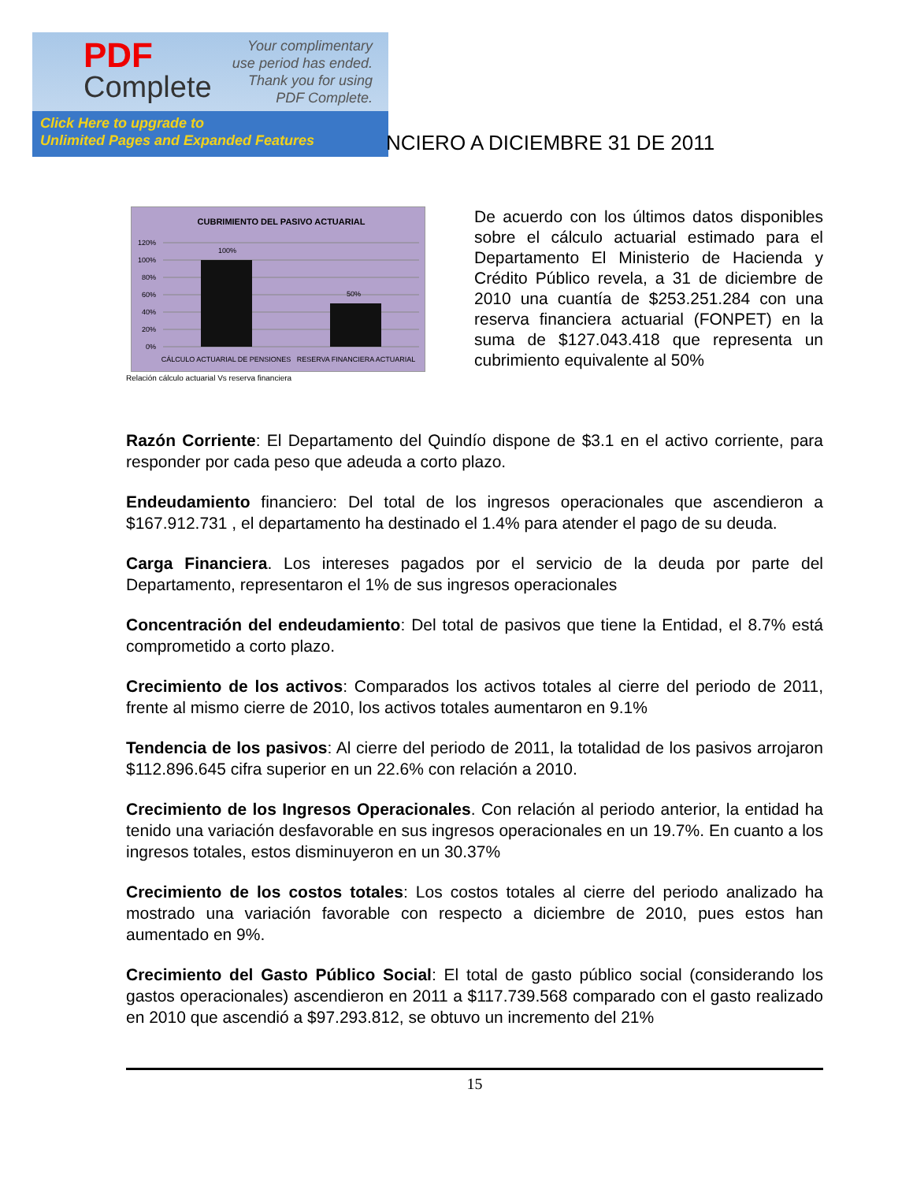PDF
Complete
Your complimentary
use period has ended.
Thank you for using
PDF Complete.
Click Here to upgrade to
Unlimited Pages and Expanded Features
NCIERO A DICIEMBRE 31 DE 2011
CUBRIMIENTO DEL PASIVO ACTUARIAL
120%
100%
80%
60%
40%
20%
0%
100%
50%
CÁLCULO ACTUARIAL DE PENSIONES
RESERVA FINANCIERA ACTUARIAL
Relación cálculo actuarial Vs reserva financiera
De acuerdo con los últimos datos disponibles sobre el cálculo actuarial estimado para el Departamento El Ministerio de Hacienda y Crédito Público revela, a 31 de diciembre de 2010 una cuantía de $253.251.284 con una reserva financiera actuarial (FONPET) en la suma de $127.043.418 que representa un cubrimiento equivalente al 50%
Razón Corriente: El Departamento del Quindío dispone de $3.1 en el activo corriente, para responder por cada peso que adeuda a corto plazo.
Endeudamiento financiero: Del total de los ingresos operacionales que ascendieron a $167.912.731 , el departamento ha destinado el 1.4% para atender el pago de su deuda.
Carga Financiera. Los intereses pagados por el servicio de la deuda por parte del Departamento, representaron el 1% de sus ingresos operacionales
Concentración del endeudamiento: Del total de pasivos que tiene la Entidad, el 8.7% está comprometido a corto plazo.
Crecimiento de los activos: Comparados los activos totales al cierre del periodo de 2011, frente al mismo cierre de 2010, los activos totales aumentaron en 9.1%
Tendencia de los pasivos: Al cierre del periodo de 2011, la totalidad de los pasivos arrojaron $112.896.645 cifra superior en un 22.6% con relación a 2010.
Crecimiento de los Ingresos Operacionales. Con relación al periodo anterior, la entidad ha tenido una variación desfavorable en sus ingresos operacionales en un 19.7%. En cuanto a los ingresos totales, estos disminuyeron en un 30.37%
Crecimiento de los costos totales: Los costos totales al cierre del periodo analizado ha mostrado una variación favorable con respecto a diciembre de 2010, pues estos han aumentado en 9%.
Crecimiento del Gasto Público Social: El total de gasto público social (considerando los gastos operacionales) ascendieron en 2011 a $117.739.568 comparado con el gasto realizado en 2010 que ascendió a $97.293.812, se obtuvo un incremento del 21%
15